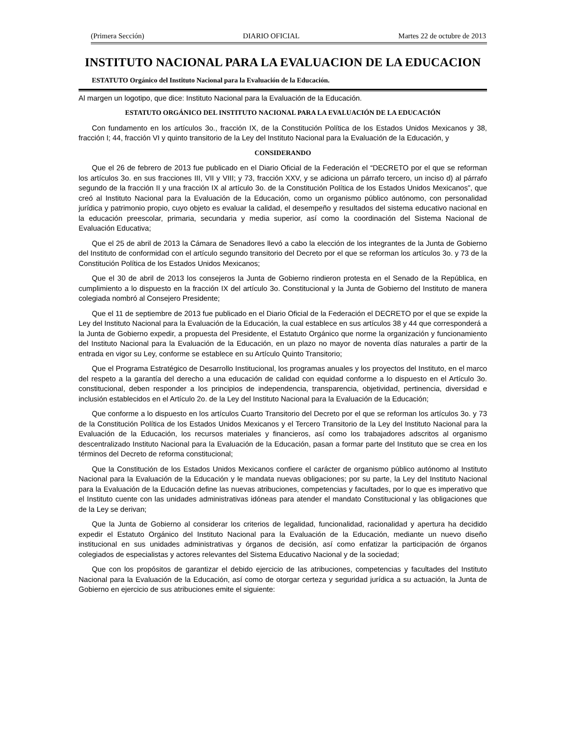(Primera Sección) DIARIO OFICIAL Martes 22 de octubre de 2013
INSTITUTO NACIONAL PARA LA EVALUACION DE LA EDUCACION
ESTATUTO Orgánico del Instituto Nacional para la Evaluación de la Educación.
Al margen un logotipo, que dice: Instituto Nacional para la Evaluación de la Educación.
ESTATUTO ORGÁNICO DEL INSTITUTO NACIONAL PARA LA EVALUACIÓN DE LA EDUCACIÓN
Con fundamento en los artículos 3o., fracción IX, de la Constitución Política de los Estados Unidos Mexicanos y 38, fracción I; 44, fracción VI y quinto transitorio de la Ley del Instituto Nacional para la Evaluación de la Educación, y
CONSIDERANDO
Que el 26 de febrero de 2013 fue publicado en el Diario Oficial de la Federación el “DECRETO por el que se reforman los artículos 3o. en sus fracciones III, VII y VIII; y 73, fracción XXV, y se adiciona un párrafo tercero, un inciso d) al párrafo segundo de la fracción II y una fracción IX al artículo 3o. de la Constitución Política de los Estados Unidos Mexicanos”, que creó al Instituto Nacional para la Evaluación de la Educación, como un organismo público autónomo, con personalidad jurídica y patrimonio propio, cuyo objeto es evaluar la calidad, el desempeño y resultados del sistema educativo nacional en la educación preescolar, primaria, secundaria y media superior, así como la coordinación del Sistema Nacional de Evaluación Educativa;
Que el 25 de abril de 2013 la Cámara de Senadores llevó a cabo la elección de los integrantes de la Junta de Gobierno del Instituto de conformidad con el artículo segundo transitorio del Decreto por el que se reforman los artículos 3o. y 73 de la Constitución Política de los Estados Unidos Mexicanos;
Que el 30 de abril de 2013 los consejeros la Junta de Gobierno rindieron protesta en el Senado de la República, en cumplimiento a lo dispuesto en la fracción IX del artículo 3o. Constitucional y la Junta de Gobierno del Instituto de manera colegiada nombró al Consejero Presidente;
Que el 11 de septiembre de 2013 fue publicado en el Diario Oficial de la Federación el DECRETO por el que se expide la Ley del Instituto Nacional para la Evaluación de la Educación, la cual establece en sus artículos 38 y 44 que corresponderá a la Junta de Gobierno expedir, a propuesta del Presidente, el Estatuto Orgánico que norme la organización y funcionamiento del Instituto Nacional para la Evaluación de la Educación, en un plazo no mayor de noventa días naturales a partir de la entrada en vigor su Ley, conforme se establece en su Artículo Quinto Transitorio;
Que el Programa Estratégico de Desarrollo Institucional, los programas anuales y los proyectos del Instituto, en el marco del respeto a la garantía del derecho a una educación de calidad con equidad conforme a lo dispuesto en el Artículo 3o. constitucional, deben responder a los principios de independencia, transparencia, objetividad, pertinencia, diversidad e inclusión establecidos en el Artículo 2o. de la Ley del Instituto Nacional para la Evaluación de la Educación;
Que conforme a lo dispuesto en los artículos Cuarto Transitorio del Decreto por el que se reforman los artículos 3o. y 73 de la Constitución Política de los Estados Unidos Mexicanos y el Tercero Transitorio de la Ley del Instituto Nacional para la Evaluación de la Educación, los recursos materiales y financieros, así como los trabajadores adscritos al organismo descentralizado Instituto Nacional para la Evaluación de la Educación, pasan a formar parte del Instituto que se crea en los términos del Decreto de reforma constitucional;
Que la Constitución de los Estados Unidos Mexicanos confiere el carácter de organismo público autónomo al Instituto Nacional para la Evaluación de la Educación y le mandata nuevas obligaciones; por su parte, la Ley del Instituto Nacional para la Evaluación de la Educación define las nuevas atribuciones, competencias y facultades, por lo que es imperativo que el Instituto cuente con las unidades administrativas idóneas para atender el mandato Constitucional y las obligaciones que de la Ley se derivan;
Que la Junta de Gobierno al considerar los criterios de legalidad, funcionalidad, racionalidad y apertura ha decidido expedir el Estatuto Orgánico del Instituto Nacional para la Evaluación de la Educación, mediante un nuevo diseño institucional en sus unidades administrativas y órganos de decisión, así como enfatizar la participación de órganos colegiados de especialistas y actores relevantes del Sistema Educativo Nacional y de la sociedad;
Que con los propósitos de garantizar el debido ejercicio de las atribuciones, competencias y facultades del Instituto Nacional para la Evaluación de la Educación, así como de otorgar certeza y seguridad jurídica a su actuación, la Junta de Gobierno en ejercicio de sus atribuciones emite el siguiente: